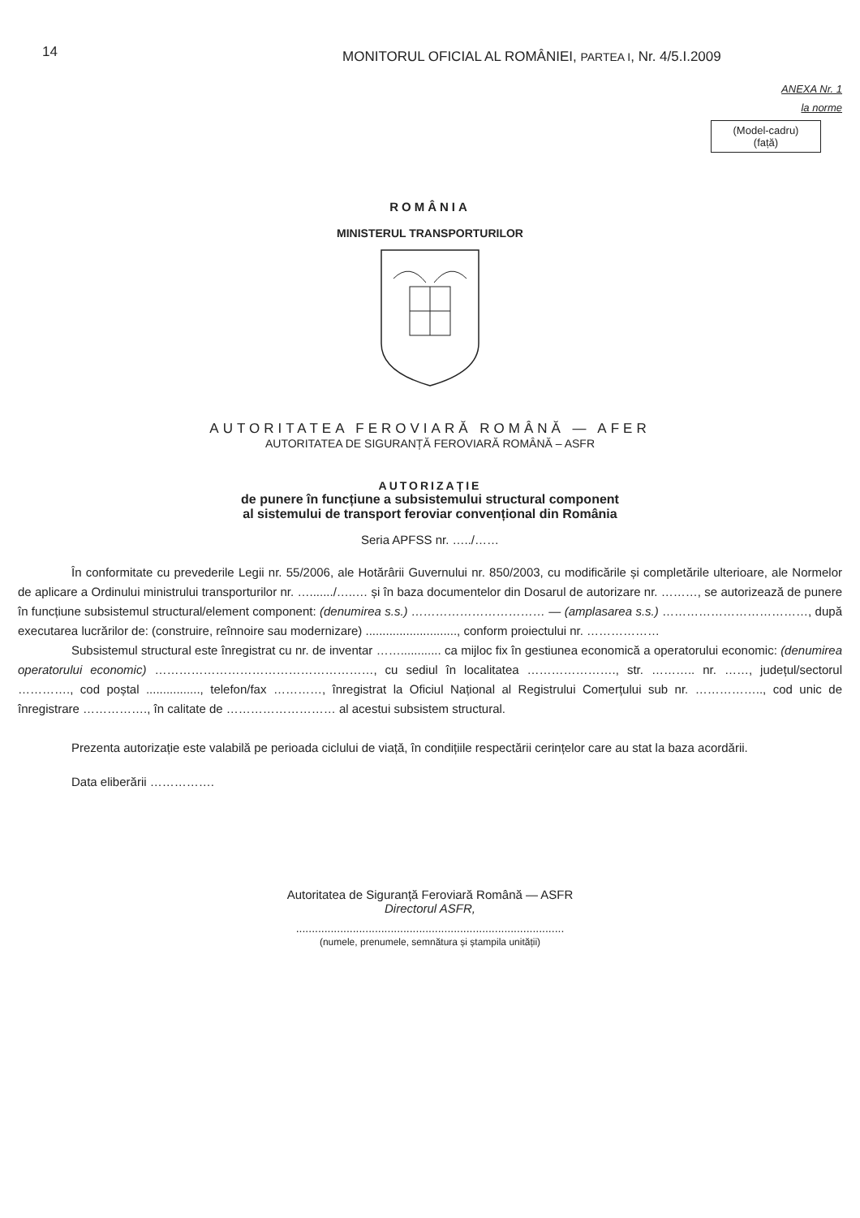14
MONITORUL OFICIAL AL ROMÂNIEI, PARTEA I, Nr. 4/5.I.2009
ANEXA Nr. 1
la norme
(Model-cadru)
(față)
ROMÂNIA
MINISTERUL TRANSPORTURILOR
AUTORITATEA FEROVIARĂ ROMÂNĂ — AFER
AUTORITATEA DE SIGURANȚĂ FEROVIARĂ ROMÂNĂ – ASFR
AUTORIZAȚIE
de punere în funcțiune a subsistemului structural component
al sistemului de transport feroviar convențional din România
Seria APFSS nr. …../……
În conformitate cu prevederile Legii nr. 55/2006, ale Hotărârii Guvernului nr. 850/2003, cu modificările și completările ulterioare, ale Normelor de aplicare a Ordinului ministrului transporturilor nr. …......./…..… și în baza documentelor din Dosarul de autorizare nr. ………, se autorizează de punere în funcțiune subsistemul structural/element component: (denumirea s.s.) …………………………… — (amplasarea s.s.) ………………………………, după executarea lucrărilor de: (construire, reînnoire sau modernizare) ..........................., conform proiectului nr. ………………
Subsistemul structural este înregistrat cu nr. de inventar ……............ ca mijloc fix în gestiunea economică a operatorului economic: (denumirea operatorului economic) ………………………………………………, cu sediul în localitatea …………………., str. ……….. nr. ……, județul/sectorul …………., cod poștal ................, telefon/fax …………, înregistrat la Oficiul Național al Registrului Comerțului sub nr. …………….., cod unic de înregistrare ……………., în calitate de ……………………… al acestui subsistem structural.
Prezenta autorizație este valabilă pe perioada ciclului de viață, în condițiile respectării cerințelor care au stat la baza acordării.
Data eliberării …………….
Autoritatea de Siguranță Feroviară Română — ASFR
Directorul ASFR,
.....................................................................................
(numele, prenumele, semnătura și ștampila unității)